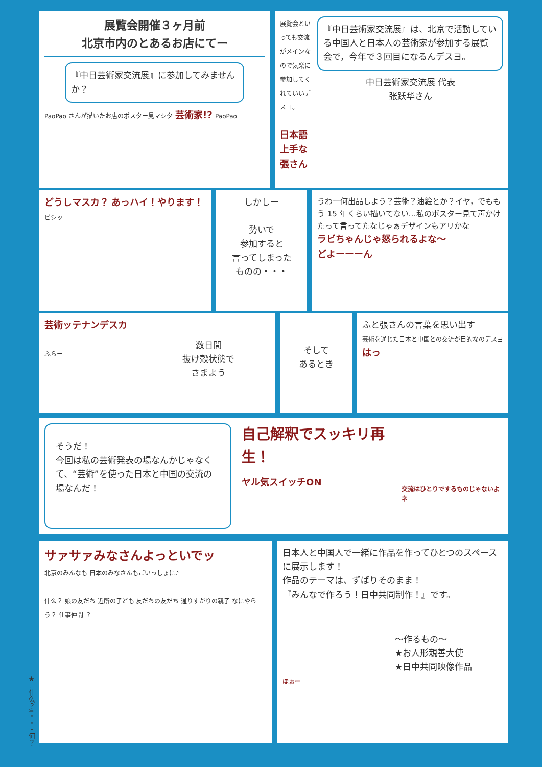展覧会開催３ヶ月前
北京市内のとあるお店にてー
『中日芸術家交流展』に参加してみませんか？
PaoPao さんが描いたお店のポスター見マシタ 芸術家!? PaoPao
展覧会といっても交流がメインなので気楽に参加してくれていいデスヨ。
日本語上手な張さん
『中日芸術家交流展』は、北京で活動している中国人と日本人の芸術家が参加する展覧会で，今年で３回目になるんデスヨ。
中日芸術家交流展 代表
张跃华さん
どうしマスカ？ あっハイ！やります！ ビシッ
しかしー
勢いで
参加すると
言ってしまった
ものの・・・
うわー何出品しよう？芸術？油絵とか？イヤ，でももう 15 年くらい描いてない…私のポスター見て声かけたって言ってたなじゃぁデザインもアリかな
ラビちゃんじゃ怒られるよな〜
どよーーーん
芸術ッテナンデスカ
ふらー
数日間
抜け殻状態で
さまよう
そして
あるとき
ふと張さんの言葉を思い出す
芸術を通じた日本と中国との交流が目的なのデスヨ
はっ
そうだ！
今回は私の芸術発表の場なんかじゃなくて、“芸術”を使った日本と中国の交流の場なんだ！
自己解釈でスッキリ再生！
ヤル気スイッチON
交流はひとりでするものじゃないよネ
サァサァみなさんよっといでッ
北京のみんなも 日本のみなさんもごいっしょに♪
什么？ 娘の友だち 近所の子ども 友だちの友だち 通りすがりの親子 なにやらう？ 仕事仲間 ？
日本人と中国人で一緒に作品を作ってひとつのスペースに展示します！
作品のテーマは、ずばりそのまま！
『みんなで作ろう！日中共同制作！』です。
〜作るもの〜
★お人形親善大使
★日中共同映像作品
ほぉー
★『什么？』・・・何？